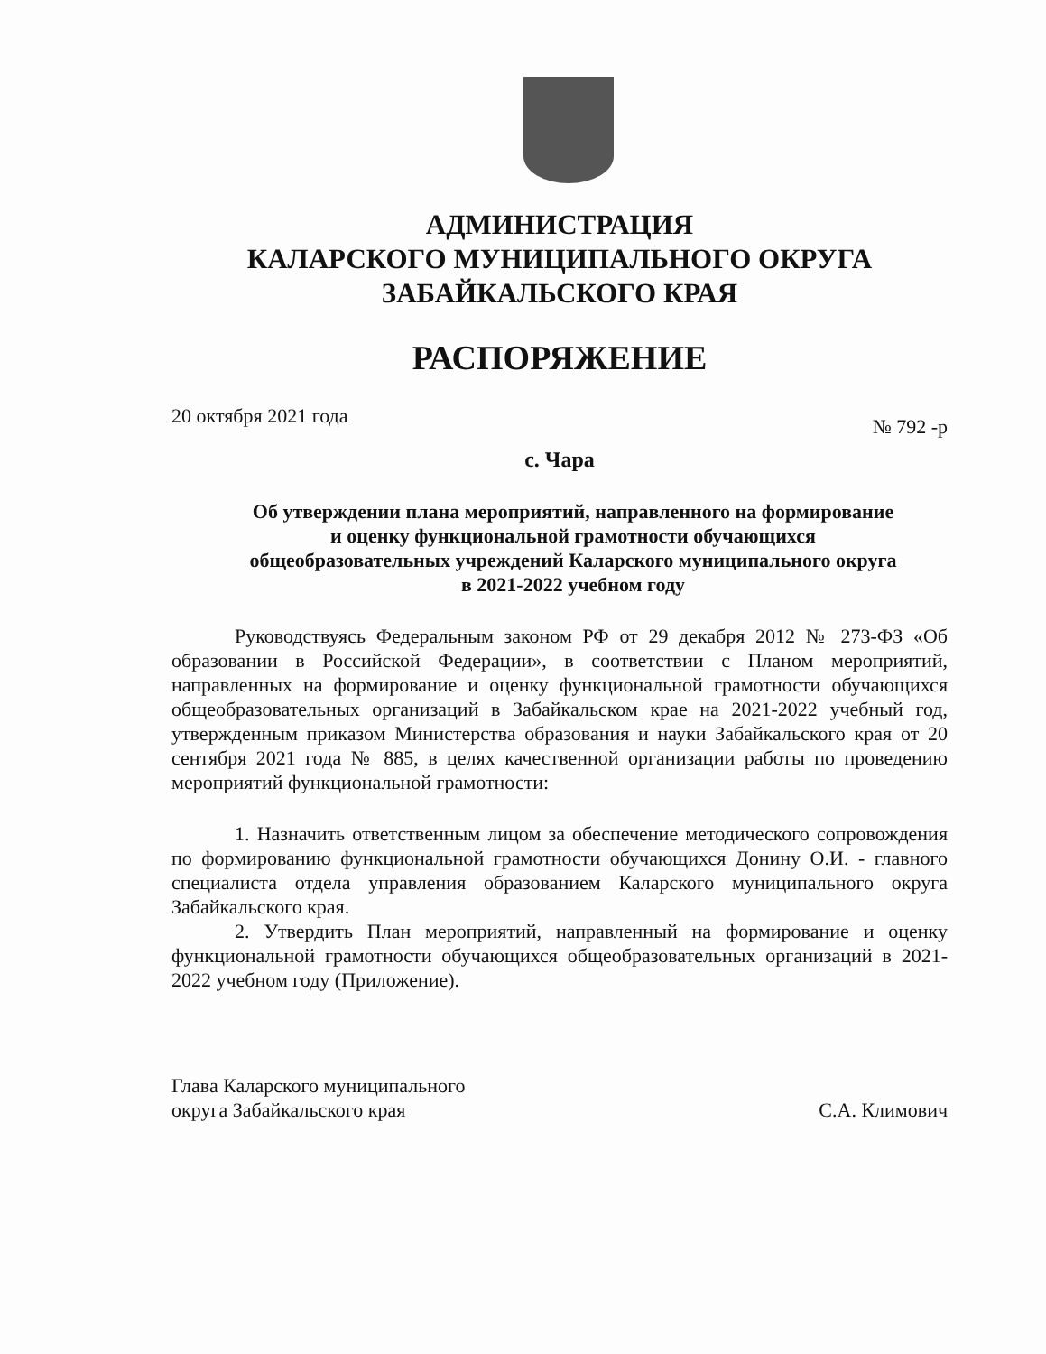АДМИНИСТРАЦИЯ
КАЛАРСКОГО МУНИЦИПАЛЬНОГО ОКРУГА
ЗАБАЙКАЛЬСКОГО КРАЯ
РАСПОРЯЖЕНИЕ
20 октября 2021 года № 792 -р
с. Чара
Об утверждении плана мероприятий, направленного на формирование
и оценку функциональной грамотности обучающихся
общеобразовательных учреждений Каларского муниципального округа
в 2021-2022 учебном году
Руководствуясь Федеральным законом РФ от 29 декабря 2012 № 273-ФЗ «Об образовании в Российской Федерации», в соответствии с Планом мероприятий, направленных на формирование и оценку функциональной грамотности обучающихся общеобразовательных организаций в Забайкальском крае на 2021-2022 учебный год, утвержденным приказом Министерства образования и науки Забайкальского края от 20 сентября 2021 года № 885, в целях качественной организации работы по проведению мероприятий функциональной грамотности:
1. Назначить ответственным лицом за обеспечение методического сопровождения по формированию функциональной грамотности обучающихся Донину О.И. - главного специалиста отдела управления образованием Каларского муниципального округа Забайкальского края.
2. Утвердить План мероприятий, направленный на формирование и оценку функциональной грамотности обучающихся общеобразовательных организаций в 2021-2022 учебном году (Приложение).
Глава Каларского муниципального
округа Забайкальского края С.А. Климович